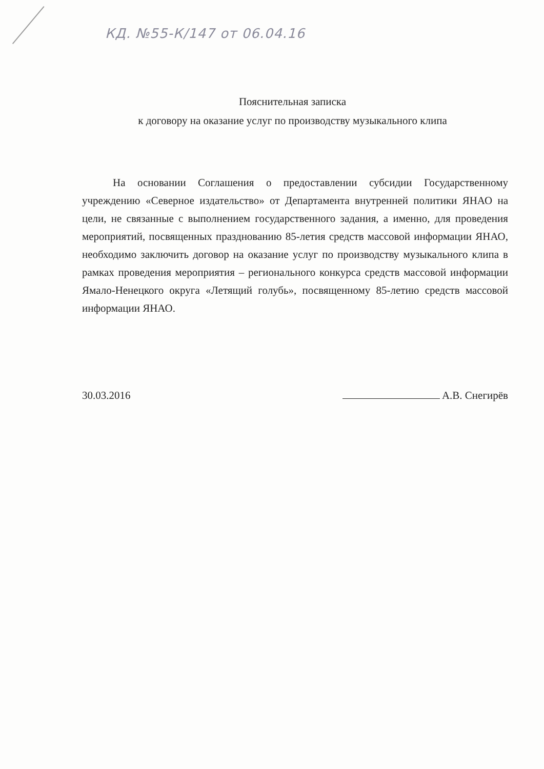КД. №55-К/147 от 06.04.16
Пояснительная записка
к договору на оказание услуг по производству музыкального клипа
На основании Соглашения о предоставлении субсидии Государственному учреждению «Северное издательство» от Департамента внутренней политики ЯНАО на цели, не связанные с выполнением государственного задания, а именно, для проведения мероприятий, посвященных празднованию 85-летия средств массовой информации ЯНАО, необходимо заключить договор на оказание услуг по производству музыкального клипа в рамках проведения мероприятия – регионального конкурса средств массовой информации Ямало-Ненецкого округа «Летящий голубь», посвященному 85-летию средств массовой информации ЯНАО.
30.03.2016 А.В. Снегирёв